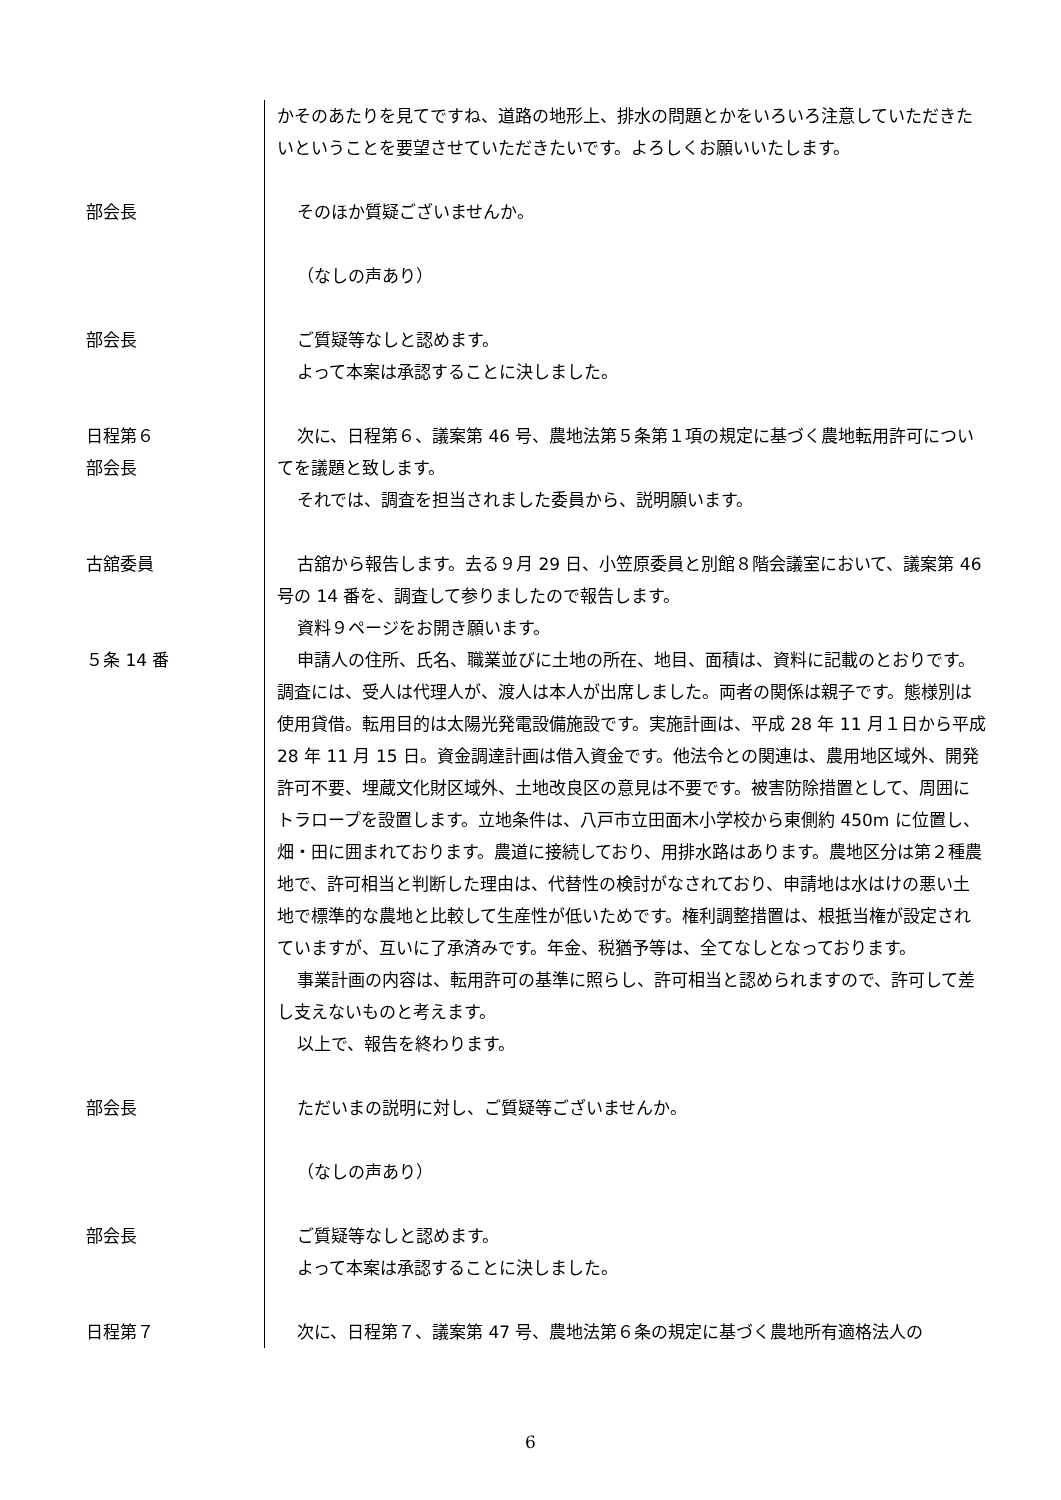かそのあたりを見てですね、道路の地形上、排水の問題とかをいろいろ注意していただきたいということを要望させていただきたいです。よろしくお願いいたします。
部会長 そのほか質疑ございませんか。
（なしの声あり）
部会長 ご質疑等なしと認めます。
よって本案は承認することに決しました。
日程第６
部会長
次に、日程第６、議案第 46 号、農地法第５条第１項の規定に基づく農地転用許可についてを議題と致します。
それでは、調査を担当されました委員から、説明願います。
古舘委員
５条 14 番
古舘から報告します。去る９月 29 日、小笠原委員と別館８階会議室において、議案第 46 号の 14 番を、調査して参りましたので報告します。
資料９ページをお開き願います。
申請人の住所、氏名、職業並びに土地の所在、地目、面積は、資料に記載のとおりです。調査には、受人は代理人が、渡人は本人が出席しました。両者の関係は親子です。態様別は使用貸借。転用目的は太陽光発電設備施設です。実施計画は、平成 28 年 11 月１日から平成 28 年 11 月 15 日。資金調達計画は借入資金です。他法令との関連は、農用地区域外、開発許可不要、埋蔵文化財区域外、土地改良区の意見は不要です。被害防除措置として、周囲にトラロープを設置します。立地条件は、八戸市立田面木小学校から東側約 450m に位置し、畑・田に囲まれております。農道に接続しており、用排水路はあります。農地区分は第２種農地で、許可相当と判断した理由は、代替性の検討がなされており、申請地は水はけの悪い土地で標準的な農地と比較して生産性が低いためです。権利調整措置は、根抵当権が設定されていますが、互いに了承済みです。年金、税猶予等は、全てなしとなっております。
事業計画の内容は、転用許可の基準に照らし、許可相当と認められますので、許可して差し支えないものと考えます。
以上で、報告を終わります。
部会長 ただいまの説明に対し、ご質疑等ございませんか。
（なしの声あり）
部会長 ご質疑等なしと認めます。
よって本案は承認することに決しました。
日程第７ 次に、日程第７、議案第 47 号、農地法第６条の規定に基づく農地所有適格法人の
6